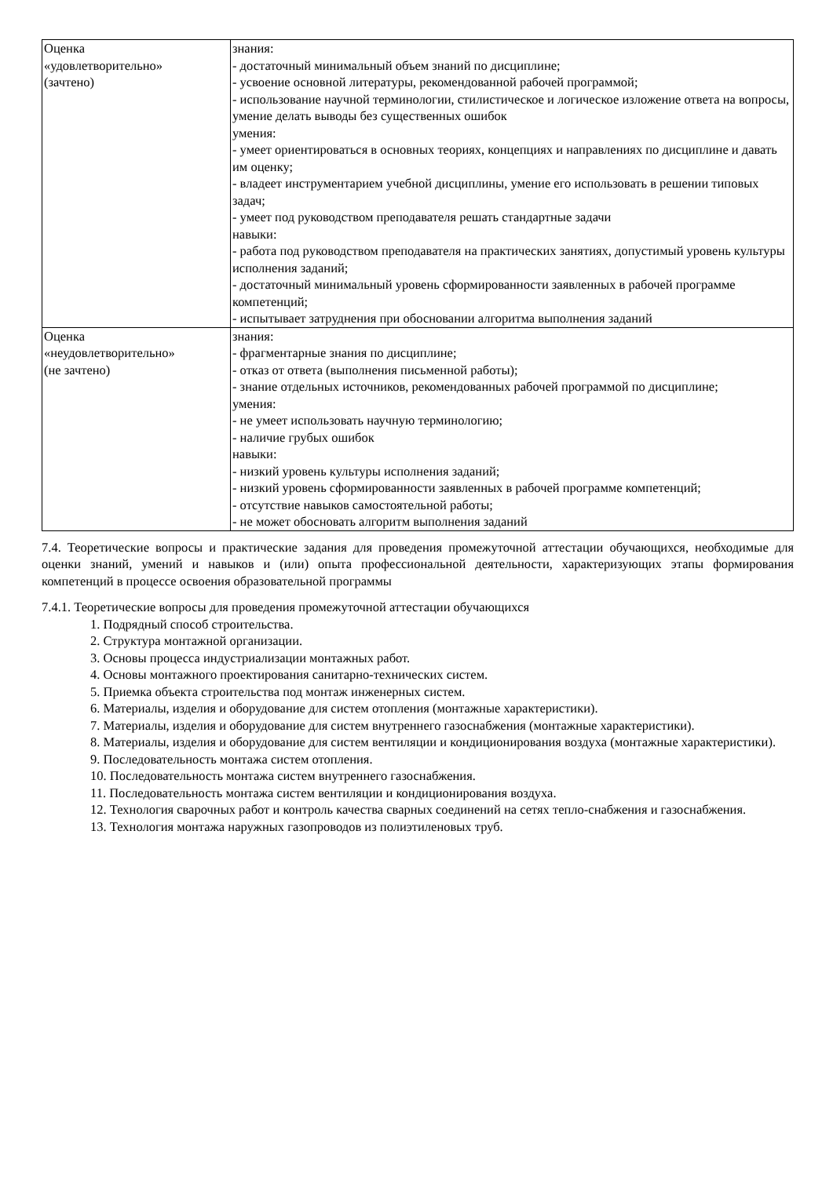| Оценка «удовлетворительно» (зачтено) | знания: - достаточный минимальный объем знаний по дисциплине; - усвоение основной литературы, рекомендованной рабочей программой; - использование научной терминологии, стилистическое и логическое изложение ответа на вопросы, умение делать выводы без существенных ошибок умения: - умеет ориентироваться в основных теориях, концепциях и направлениях по дисциплине и давать им оценку; - владеет инструментарием учебной дисциплины, умение его использовать в решении типовых задач; - умеет под руководством преподавателя решать стандартные задачи навыки: - работа под руководством преподавателя на практических занятиях, допустимый уровень культуры исполнения заданий; - достаточный минимальный уровень сформированности заявленных в рабочей программе компетенций; - испытывает затруднения при обосновании алгоритма выполнения заданий |
| Оценка «неудовлетворительно» (не зачтено) | знания: - фрагментарные знания по дисциплине; - отказ от ответа (выполнения письменной работы); - знание отдельных источников, рекомендованных рабочей программой по дисциплине; умения: - не умеет использовать научную терминологию; - наличие грубых ошибок навыки: - низкий уровень культуры исполнения заданий; - низкий уровень сформированности заявленных в рабочей программе компетенций; - отсутствие навыков самостоятельной работы; - не может обосновать алгоритм выполнения заданий |
7.4. Теоретические вопросы и практические задания для проведения промежуточной аттестации обучающихся, необходимые для оценки знаний, умений и навыков и (или) опыта профессиональной деятельности, характеризующих этапы формирования компетенций в процессе освоения образовательной программы
7.4.1. Теоретические вопросы для проведения промежуточной аттестации обучающихся
1. Подрядный способ строительства.
2. Структура монтажной организации.
3. Основы процесса индустриализации монтажных работ.
4. Основы монтажного проектирования санитарно-технических систем.
5. Приемка объекта строительства под монтаж инженерных систем.
6. Материалы, изделия и оборудование для систем отопления (монтажные характеристики).
7. Материалы, изделия и оборудование для систем внутреннего газоснабжения (монтажные характеристики).
8. Материалы, изделия и оборудование для систем вентиляции и кондиционирования воздуха (монтажные характеристики).
9. Последовательность монтажа систем отопления.
10. Последовательность монтажа систем внутреннего газоснабжения.
11. Последовательность монтажа систем вентиляции и кондиционирования воздуха.
12. Технология сварочных работ и контроль качества сварных соединений на сетях тепло-снабжения и газоснабжения.
13. Технология монтажа наружных газопроводов из полиэтиленовых труб.